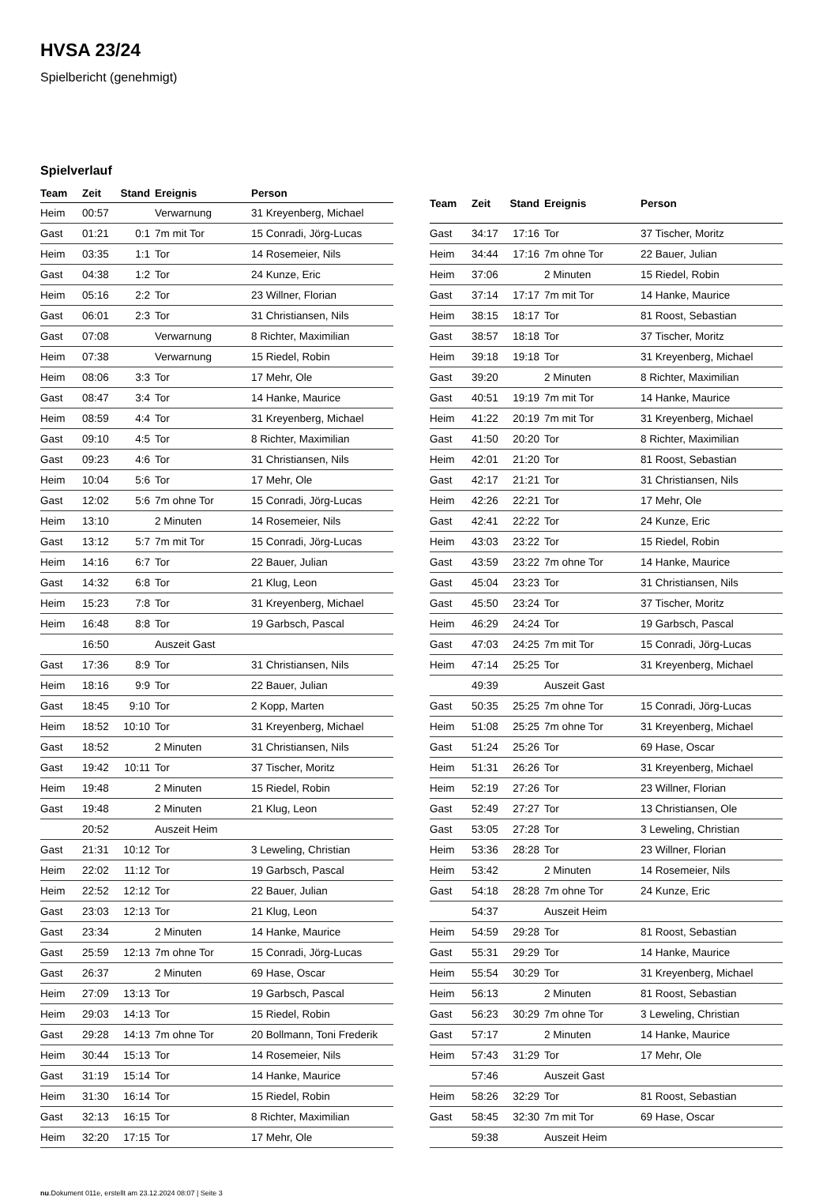HVSA 23/24
Spielbericht (genehmigt)
Spielverlauf
| Team | Zeit | Stand | Ereignis | Person |
| --- | --- | --- | --- | --- |
| Heim | 00:57 | | Verwarnung | 31 Kreyenberg, Michael |
| Gast | 01:21 | 0:1 | 7m mit Tor | 15 Conradi, Jörg-Lucas |
| Heim | 03:35 | 1:1 | Tor | 14 Rosemeier, Nils |
| Gast | 04:38 | 1:2 | Tor | 24 Kunze, Eric |
| Heim | 05:16 | 2:2 | Tor | 23 Willner, Florian |
| Gast | 06:01 | 2:3 | Tor | 31 Christiansen, Nils |
| Gast | 07:08 | | Verwarnung | 8 Richter, Maximilian |
| Heim | 07:38 | | Verwarnung | 15 Riedel, Robin |
| Heim | 08:06 | 3:3 | Tor | 17 Mehr, Ole |
| Gast | 08:47 | 3:4 | Tor | 14 Hanke, Maurice |
| Heim | 08:59 | 4:4 | Tor | 31 Kreyenberg, Michael |
| Gast | 09:10 | 4:5 | Tor | 8 Richter, Maximilian |
| Gast | 09:23 | 4:6 | Tor | 31 Christiansen, Nils |
| Heim | 10:04 | 5:6 | Tor | 17 Mehr, Ole |
| Gast | 12:02 | 5:6 | 7m ohne Tor | 15 Conradi, Jörg-Lucas |
| Heim | 13:10 | | 2 Minuten | 14 Rosemeier, Nils |
| Gast | 13:12 | 5:7 | 7m mit Tor | 15 Conradi, Jörg-Lucas |
| Heim | 14:16 | 6:7 | Tor | 22 Bauer, Julian |
| Gast | 14:32 | 6:8 | Tor | 21 Klug, Leon |
| Heim | 15:23 | 7:8 | Tor | 31 Kreyenberg, Michael |
| Heim | 16:48 | 8:8 | Tor | 19 Garbsch, Pascal |
| | 16:50 | | Auszeit Gast | |
| Gast | 17:36 | 8:9 | Tor | 31 Christiansen, Nils |
| Heim | 18:16 | 9:9 | Tor | 22 Bauer, Julian |
| Gast | 18:45 | 9:10 | Tor | 2 Kopp, Marten |
| Heim | 18:52 | 10:10 | Tor | 31 Kreyenberg, Michael |
| Gast | 18:52 | | 2 Minuten | 31 Christiansen, Nils |
| Gast | 19:42 | 10:11 | Tor | 37 Tischer, Moritz |
| Heim | 19:48 | | 2 Minuten | 15 Riedel, Robin |
| Gast | 19:48 | | 2 Minuten | 21 Klug, Leon |
| | 20:52 | | Auszeit Heim | |
| Gast | 21:31 | 10:12 | Tor | 3 Leweling, Christian |
| Heim | 22:02 | 11:12 | Tor | 19 Garbsch, Pascal |
| Heim | 22:52 | 12:12 | Tor | 22 Bauer, Julian |
| Gast | 23:03 | 12:13 | Tor | 21 Klug, Leon |
| Gast | 23:34 | | 2 Minuten | 14 Hanke, Maurice |
| Gast | 25:59 | 12:13 | 7m ohne Tor | 15 Conradi, Jörg-Lucas |
| Gast | 26:37 | | 2 Minuten | 69 Hase, Oscar |
| Heim | 27:09 | 13:13 | Tor | 19 Garbsch, Pascal |
| Heim | 29:03 | 14:13 | Tor | 15 Riedel, Robin |
| Gast | 29:28 | 14:13 | 7m ohne Tor | 20 Bollmann, Toni Frederik |
| Heim | 30:44 | 15:13 | Tor | 14 Rosemeier, Nils |
| Gast | 31:19 | 15:14 | Tor | 14 Hanke, Maurice |
| Heim | 31:30 | 16:14 | Tor | 15 Riedel, Robin |
| Gast | 32:13 | 16:15 | Tor | 8 Richter, Maximilian |
| Heim | 32:20 | 17:15 | Tor | 17 Mehr, Ole |
| Team | Zeit | Stand | Ereignis | Person |
| --- | --- | --- | --- | --- |
| Gast | 34:17 | 17:16 | Tor | 37 Tischer, Moritz |
| Heim | 34:44 | 17:16 | 7m ohne Tor | 22 Bauer, Julian |
| Heim | 37:06 | | 2 Minuten | 15 Riedel, Robin |
| Gast | 37:14 | 17:17 | 7m mit Tor | 14 Hanke, Maurice |
| Heim | 38:15 | 18:17 | Tor | 81 Roost, Sebastian |
| Gast | 38:57 | 18:18 | Tor | 37 Tischer, Moritz |
| Heim | 39:18 | 19:18 | Tor | 31 Kreyenberg, Michael |
| Gast | 39:20 | | 2 Minuten | 8 Richter, Maximilian |
| Gast | 40:51 | 19:19 | 7m mit Tor | 14 Hanke, Maurice |
| Heim | 41:22 | 20:19 | 7m mit Tor | 31 Kreyenberg, Michael |
| Gast | 41:50 | 20:20 | Tor | 8 Richter, Maximilian |
| Heim | 42:01 | 21:20 | Tor | 81 Roost, Sebastian |
| Gast | 42:17 | 21:21 | Tor | 31 Christiansen, Nils |
| Heim | 42:26 | 22:21 | Tor | 17 Mehr, Ole |
| Gast | 42:41 | 22:22 | Tor | 24 Kunze, Eric |
| Heim | 43:03 | 23:22 | Tor | 15 Riedel, Robin |
| Gast | 43:59 | 23:22 | 7m ohne Tor | 14 Hanke, Maurice |
| Gast | 45:04 | 23:23 | Tor | 31 Christiansen, Nils |
| Gast | 45:50 | 23:24 | Tor | 37 Tischer, Moritz |
| Heim | 46:29 | 24:24 | Tor | 19 Garbsch, Pascal |
| Gast | 47:03 | 24:25 | 7m mit Tor | 15 Conradi, Jörg-Lucas |
| Heim | 47:14 | 25:25 | Tor | 31 Kreyenberg, Michael |
| | 49:39 | | Auszeit Gast | |
| Gast | 50:35 | 25:25 | 7m ohne Tor | 15 Conradi, Jörg-Lucas |
| Heim | 51:08 | 25:25 | 7m ohne Tor | 31 Kreyenberg, Michael |
| Gast | 51:24 | 25:26 | Tor | 69 Hase, Oscar |
| Heim | 51:31 | 26:26 | Tor | 31 Kreyenberg, Michael |
| Heim | 52:19 | 27:26 | Tor | 23 Willner, Florian |
| Gast | 52:49 | 27:27 | Tor | 13 Christiansen, Ole |
| Gast | 53:05 | 27:28 | Tor | 3 Leweling, Christian |
| Heim | 53:36 | 28:28 | Tor | 23 Willner, Florian |
| Heim | 53:42 | | 2 Minuten | 14 Rosemeier, Nils |
| Gast | 54:18 | 28:28 | 7m ohne Tor | 24 Kunze, Eric |
| | 54:37 | | Auszeit Heim | |
| Heim | 54:59 | 29:28 | Tor | 81 Roost, Sebastian |
| Gast | 55:31 | 29:29 | Tor | 14 Hanke, Maurice |
| Heim | 55:54 | 30:29 | Tor | 31 Kreyenberg, Michael |
| Heim | 56:13 | | 2 Minuten | 81 Roost, Sebastian |
| Gast | 56:23 | 30:29 | 7m ohne Tor | 3 Leweling, Christian |
| Gast | 57:17 | | 2 Minuten | 14 Hanke, Maurice |
| Heim | 57:43 | 31:29 | Tor | 17 Mehr, Ole |
| | 57:46 | | Auszeit Gast | |
| Heim | 58:26 | 32:29 | Tor | 81 Roost, Sebastian |
| Gast | 58:45 | 32:30 | 7m mit Tor | 69 Hase, Oscar |
| | 59:38 | | Auszeit Heim | |
nu.Dokument 011e, erstellt am 23.12.2024 08:07 | Seite 3